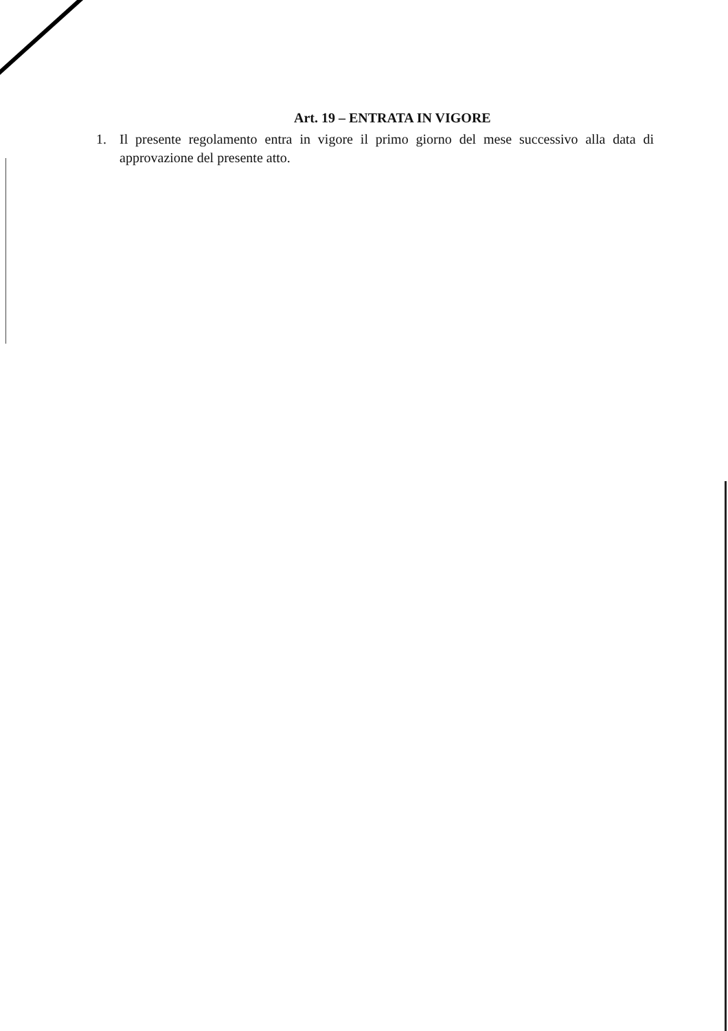Art. 19 – ENTRATA IN VIGORE
1. Il presente regolamento entra in vigore il primo giorno del mese successivo alla data di approvazione del presente atto.